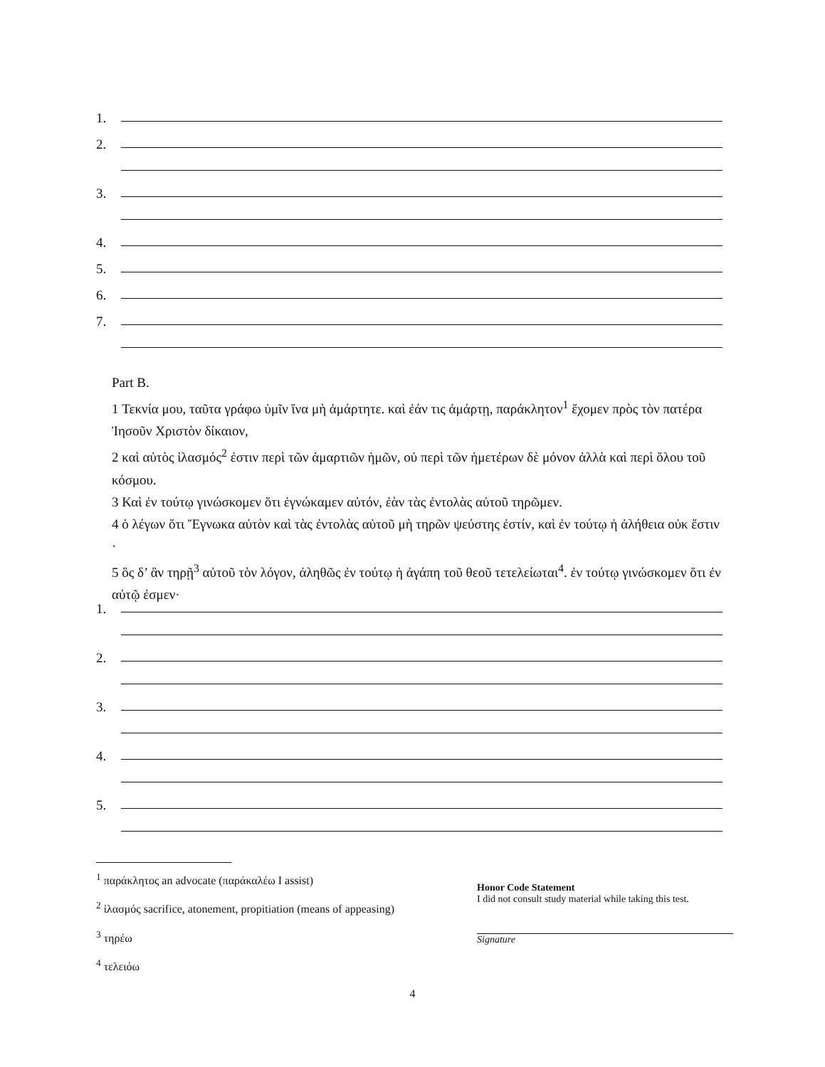1.
2.
3.
4.
5.
6.
7.
Part B.
1 Τεκνία μου, ταῦτα γράφω ὑμῖν ἵνα μὴ ἁμάρτητε. καὶ ἐάν τις ἁμάρτῃ, παράκλητον<sup>1</sup> ἔχομεν πρὸς τὸν πατέρα Ἰησοῦν Χριστὸν δίκαιον,
2 καὶ αὐτὸς ἱλασμός<sup>2</sup> ἐστιν περὶ τῶν ἁμαρτιῶν ἡμῶν, οὐ περὶ τῶν ἡμετέρων δὲ μόνον ἀλλὰ καὶ περὶ ὅλου τοῦ κόσμου.
3 Καὶ ἐν τούτῳ γινώσκομεν ὅτι ἐγνώκαμεν αὐτόν, ἐὰν τὰς ἐντολὰς αὐτοῦ τηρῶμεν.
4 ὁ λέγων ὅτι Ἔγνωκα αὐτὸν καὶ τὰς ἐντολὰς αὐτοῦ μὴ τηρῶν ψεύστης ἐστίν, καὶ ἐν τούτῳ ἡ ἀλήθεια οὐκ ἔστιν ·
5 ὃς δ’ ἂν τηρῇ<sup>3</sup> αὐτοῦ τὸν λόγον, ἀληθῶς ἐν τούτῳ ἡ ἀγάπη τοῦ θεοῦ τετελείωται<sup>4</sup>. ἐν τούτῳ γινώσκομεν ὅτι ἐν αὐτῷ ἐσμεν·
1.
2.
3.
4.
5.
<sup>1</sup> παράκλητος an advocate (παράκαλέω I assist)
<sup>2</sup> ἱλασμός sacrifice, atonement, propitiation (means of appeasing)
<sup>3</sup> τηρέω
<sup>4</sup> τελειόω
Honor Code Statement
I did not consult study material while taking this test.
Signature
4